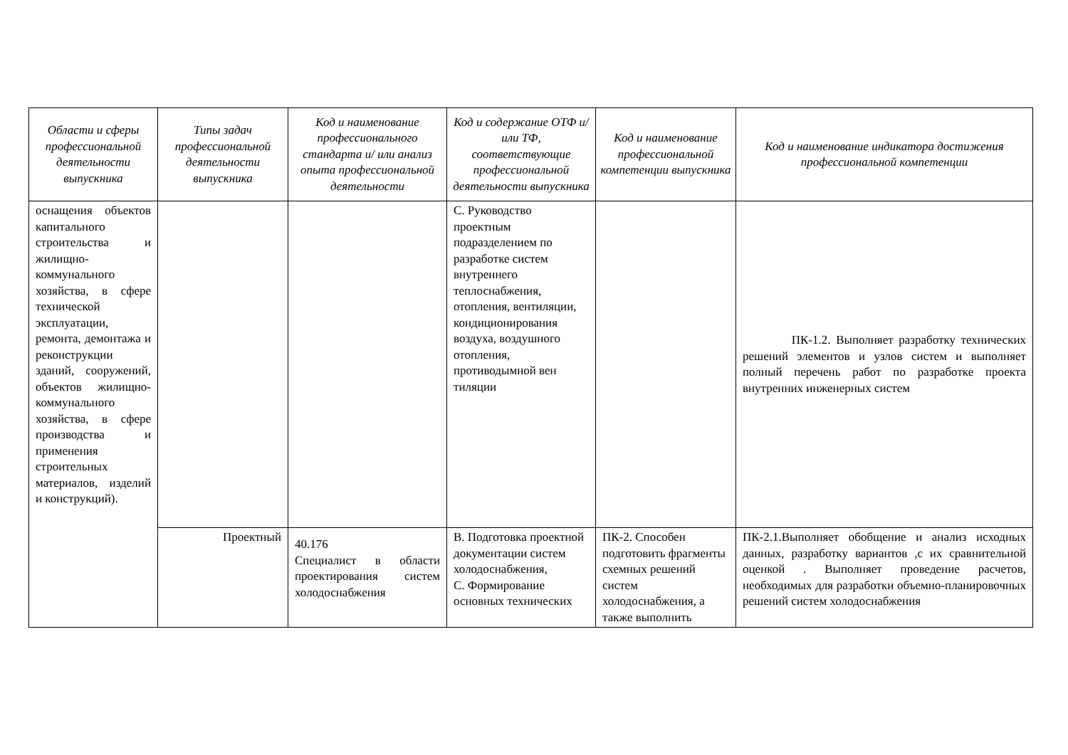| Области и сферы профессиональной деятельности выпускника | Типы задач профессиональной деятельности выпускника | Код и наименование профессионального стандарта и/ или анализ опыта профессиональной деятельности | Код и содержание ОТФ и/ или ТФ, соответствующие профессиональной деятельности выпускника | Код и наименование профессиональной компетенции выпускника | Код и наименование индикатора достижения профессиональной компетенции |
| --- | --- | --- | --- | --- | --- |
| оснащения объектов капитального строительства и жилищно-коммунального хозяйства, в сфере технической эксплуатации, ремонта, демонтажа и реконструкции зданий, сооружений, объектов жилищно-коммунального хозяйства, в сфере производства и применения строительных материалов, изделий и конструкций). | | | С. Руководство проектным подразделением по разработке систем внутреннего теплоснабжения, отопления, вентиляции, кондиционирования воздуха, воздушного отопления, противодымной вен тиляции | | ПК-1.2. Выполняет разработку технических решений элементов и узлов систем и выполняет полный перечень работ по разработке проекта внутренних инженерных систем |
| | Проектный | 40.176 Специалист в области проектирования систем холодоснабжения | В. Подготовка проектной документации систем холодоснабжения, С. Формирование основных технических | ПК-2. Способен подготовить фрагменты схемных решений систем холодоснабжения, а также выполнить | ПК-2.1.Выполняет обобщение и анализ исходных данных, разработку вариантов ,с их сравнительной оценкой . Выполняет проведение расчетов, необходимых для разработки объемно-планировочных решений систем холодоснабжения |